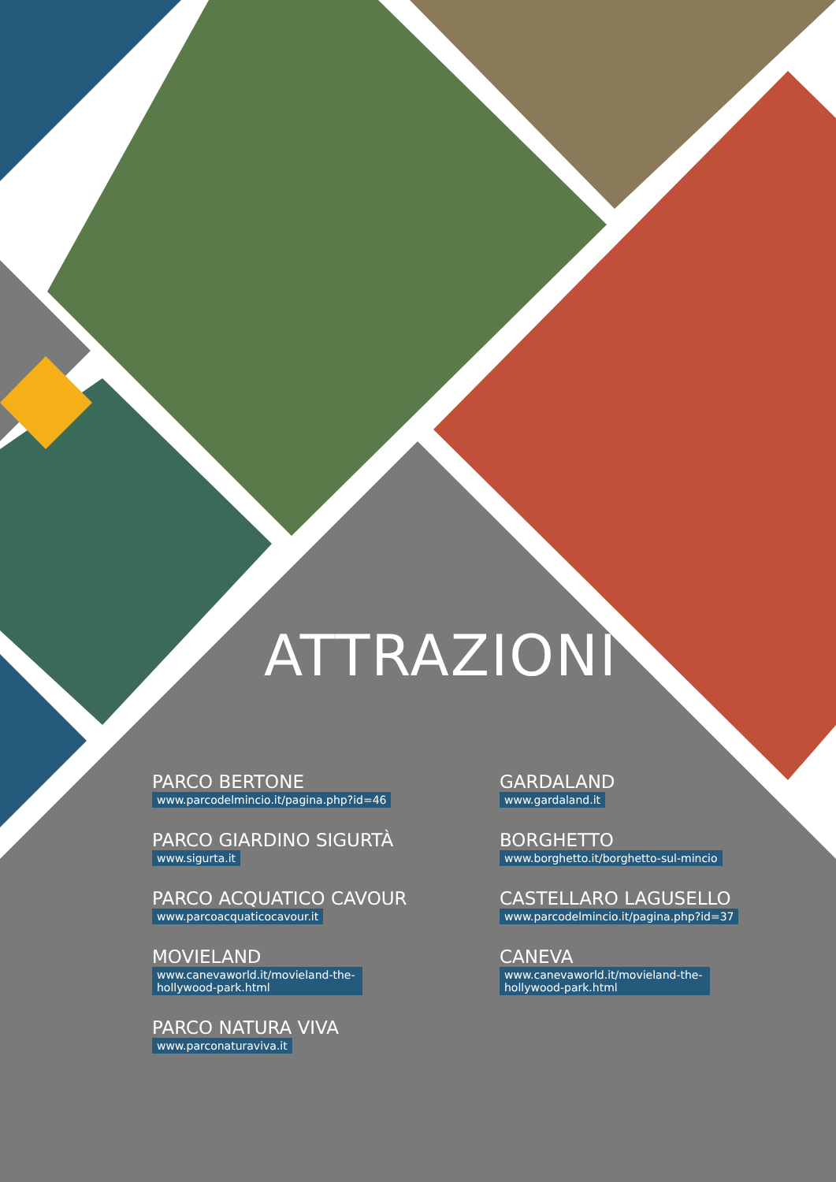ATTRAZIONI
PARCO BERTONE
www.parcodelmincio.it/pagina.php?id=46
GARDALAND
www.gardaland.it
PARCO GIARDINO SIGURTÀ
www.sigurta.it
BORGHETTO
www.borghetto.it/borghetto-sul-mincio
PARCO ACQUATICO CAVOUR
www.parcoacquaticocavour.it
CASTELLARO LAGUSELLO
www.parcodelmincio.it/pagina.php?id=37
MOVIELAND
www.canevaworld.it/movieland-the-hollywood-park.html
CANEVA
www.canevaworld.it/movieland-the-hollywood-park.html
PARCO NATURA VIVA
www.parconaturaviva.it